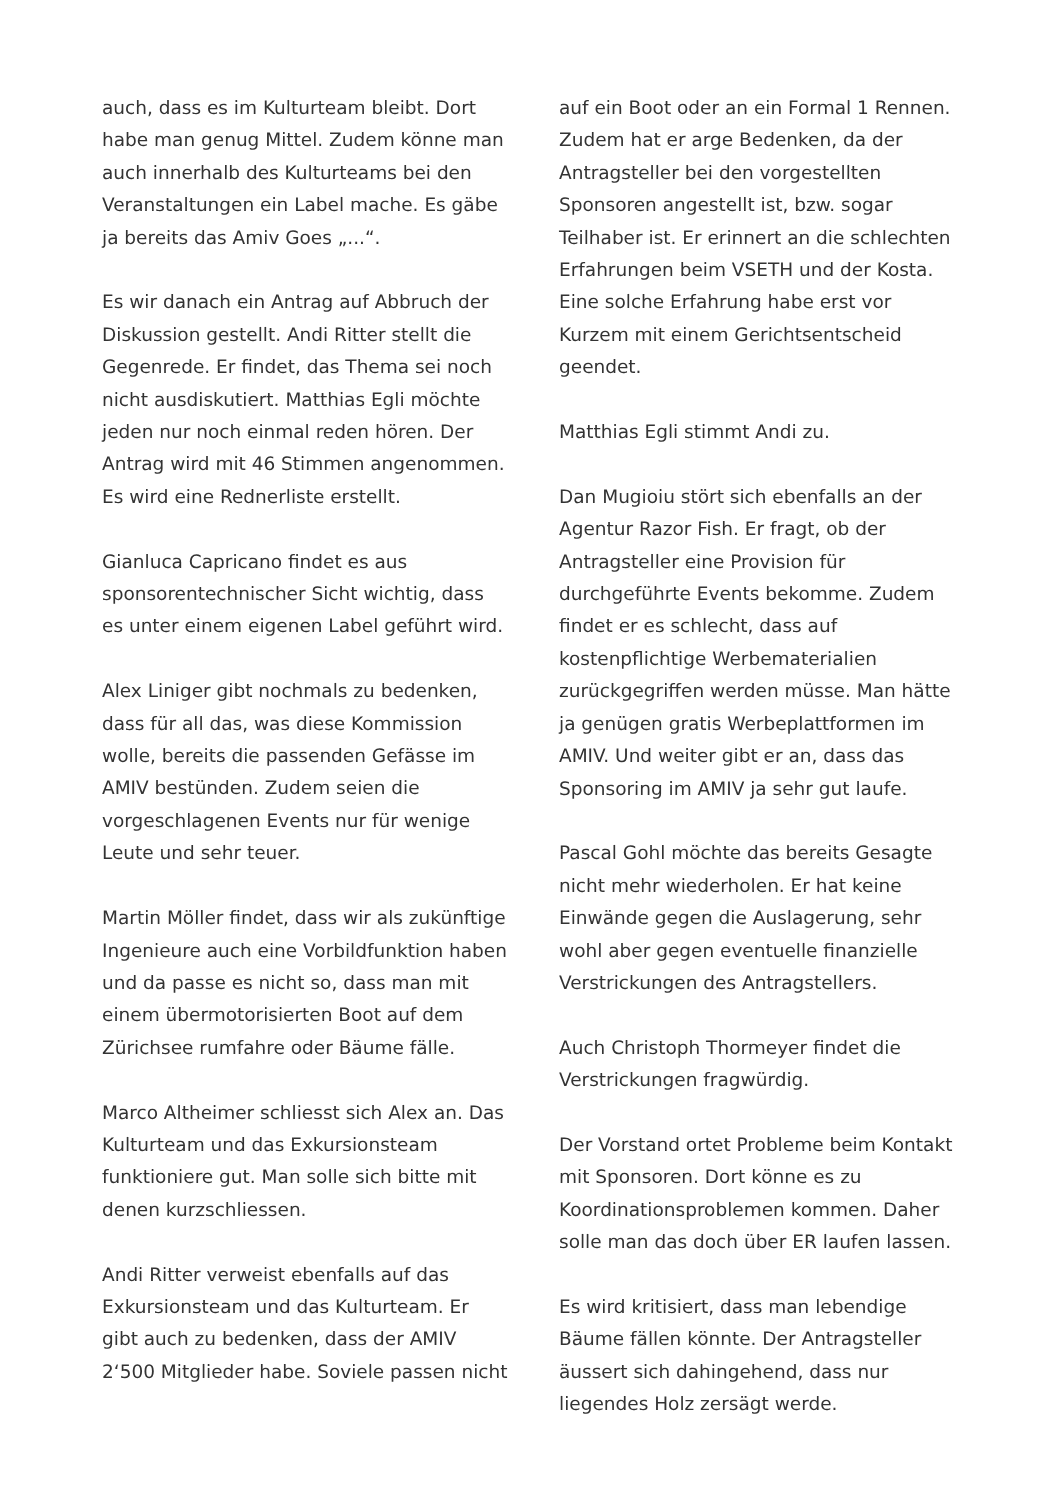auch, dass es im Kulturteam bleibt. Dort habe man genug Mittel. Zudem könne man auch innerhalb des Kulturteams bei den Veranstaltungen ein Label mache. Es gäbe ja bereits das Amiv Goes „...“.
Es wir danach ein Antrag auf Abbruch der Diskussion gestellt. Andi Ritter stellt die Gegenrede. Er findet, das Thema sei noch nicht ausdiskutiert. Matthias Egli möchte jeden nur noch einmal reden hören. Der Antrag wird mit 46 Stimmen angenommen. Es wird eine Rednerliste erstellt.
Gianluca Capricano findet es aus sponsorentechnischer Sicht wichtig, dass es unter einem eigenen Label geführt wird.
Alex Liniger gibt nochmals zu bedenken, dass für all das, was diese Kommission wolle, bereits die passenden Gefässe im AMIV bestünden. Zudem seien die vorgeschlagenen Events nur für wenige Leute und sehr teuer.
Martin Möller findet, dass wir als zukünftige Ingenieure auch eine Vorbildfunktion haben und da passe es nicht so, dass man mit einem übermotorisierten Boot auf dem Zürichsee rumfahre oder Bäume fälle.
Marco Altheimer schliesst sich Alex an. Das Kulturteam und das Exkursionsteam funktioniere gut. Man solle sich bitte mit denen kurzschliessen.
Andi Ritter verweist ebenfalls auf das Exkursionsteam und das Kulturteam. Er gibt auch zu bedenken, dass der AMIV 2‘500 Mitglieder habe. Soviele passen nicht
auf ein Boot oder an ein Formal 1 Rennen. Zudem hat er arge Bedenken, da der Antragsteller bei den vorgestellten Sponsoren angestellt ist, bzw. sogar Teilhaber ist. Er erinnert an die schlechten Erfahrungen beim VSETH und der Kosta. Eine solche Erfahrung habe erst vor Kurzem mit einem Gerichtsentscheid geendet.
Matthias Egli stimmt Andi zu.
Dan Mugioiu stört sich ebenfalls an der Agentur Razor Fish. Er fragt, ob der Antragsteller eine Provision für durchgeführte Events bekomme. Zudem findet er es schlecht, dass auf kostenpflichtige Werbematerialien zurückgegriffen werden müsse. Man hätte ja genügen gratis Werbeplattformen im AMIV. Und weiter gibt er an, dass das Sponsoring im AMIV ja sehr gut laufe.
Pascal Gohl möchte das bereits Gesagte nicht mehr wiederholen. Er hat keine Einwände gegen die Auslagerung, sehr wohl aber gegen eventuelle finanzielle Verstrickungen des Antragstellers.
Auch Christoph Thormeyer findet die Verstrickungen fragwürdig.
Der Vorstand ortet Probleme beim Kontakt mit Sponsoren. Dort könne es zu Koordinationsproblemen kommen. Daher solle man das doch über ER laufen lassen.
Es wird kritisiert, dass man lebendige Bäume fällen könnte. Der Antragsteller äussert sich dahingehend, dass nur liegendes Holz zersägt werde.